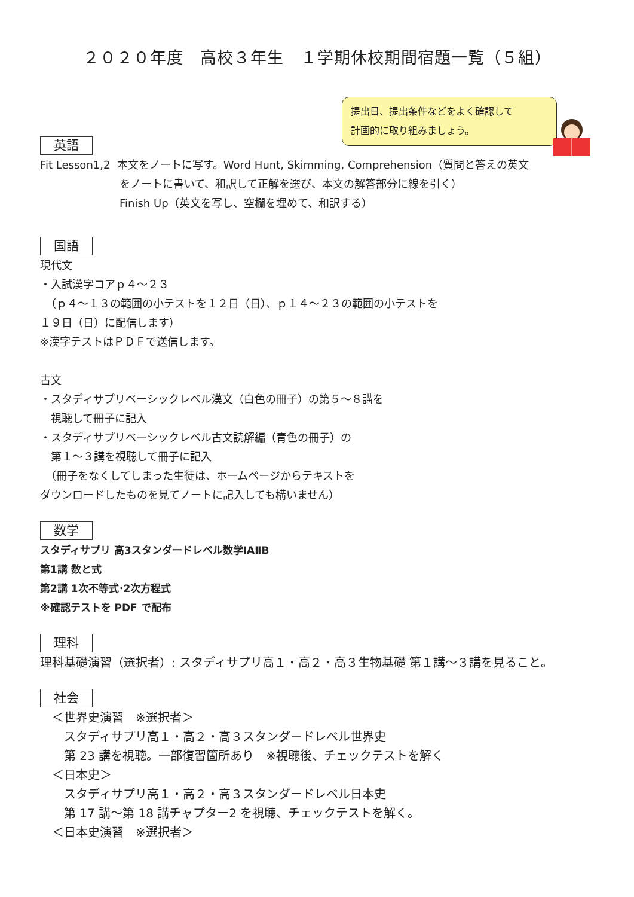２０２０年度　高校３年生　１学期休校期間宿題一覧（５組）
提出日、提出条件などをよく確認して
計画的に取り組みましょう。
英語
Fit Lesson1,2 本文をノートに写す。Word Hunt, Skimming, Comprehension（質問と答えの英文
をノートに書いて、和訳して正解を選び、本文の解答部分に線を引く）
Finish Up（英文を写し、空欄を埋めて、和訳する）
国語
現代文
・入試漢字コアｐ４〜２３
　（ｐ４〜１３の範囲の小テストを１２日（日）、ｐ１４〜２３の範囲の小テストを
１９日（日）に配信します）
※漢字テストはＰＤＦで送信します。
古文
・スタディサプリベーシックレベル漢文（白色の冊子）の第５〜８講を
　視聴して冊子に記入
・スタディサプリベーシックレベル古文読解編（青色の冊子）の
　第１〜３講を視聴して冊子に記入
　（冊子をなくしてしまった生徒は、ホームページからテキストを
ダウンロードしたものを見てノートに記入しても構いません）
数学
スタディサプリ 高3スタンダードレベル数学ⅠAⅡB
第1講 数と式
第2講 1次不等式･2次方程式
※確認テストを PDF で配布
理科
理科基礎演習（選択者）: スタディサプリ高１・高２・高３生物基礎 第１講〜３講を見ること。
社会
　＜世界史演習　※選択者＞
　　スタディサプリ高１・高２・高３スタンダードレベル世界史
　　第 23 講を視聴。一部復習箇所あり　※視聴後、チェックテストを解く
　＜日本史＞
　　スタディサプリ高１・高２・高３スタンダードレベル日本史
　　第 17 講〜第 18 講チャプター2 を視聴、チェックテストを解く。
　＜日本史演習　※選択者＞